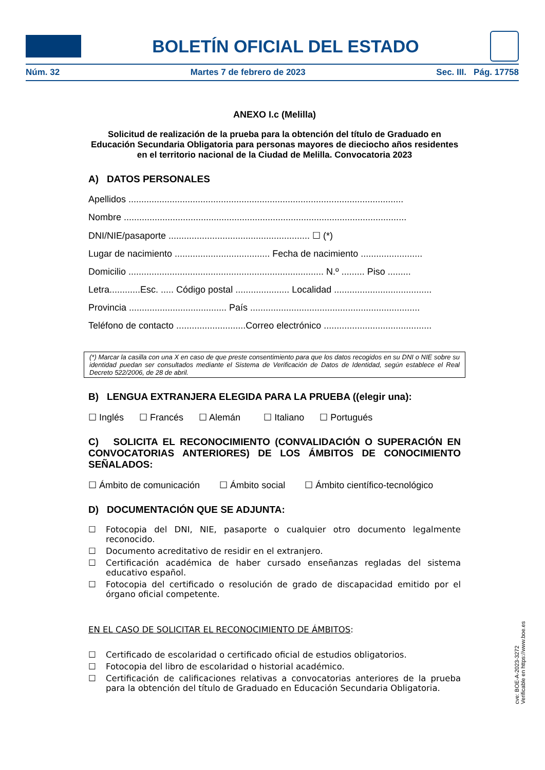BOLETÍN OFICIAL DEL ESTADO
Núm. 32 Martes 7 de febrero de 2023 Sec. III. Pág. 17758
ANEXO I.c (Melilla)
Solicitud de realización de la prueba para la obtención del título de Graduado en Educación Secundaria Obligatoria para personas mayores de dieciocho años residentes en el territorio nacional de la Ciudad de Melilla. Convocatoria 2023
A) DATOS PERSONALES
Apellidos ...........................................................................................................
Nombre ..............................................................................................................
DNI/NIE/pasaporte ....................................................... ☐ (*)
Lugar de nacimiento ..................................... Fecha de nacimiento ........................
Domicilio ............................................................................ N.º ......... Piso .........
Letra............Esc. ..... Código postal ..................... Localidad ......................................
Provincia ...................................... País ..................................................................
Teléfono de contacto ...........................Correo electrónico ..........................................
(*) Marcar la casilla con una X en caso de que preste consentimiento para que los datos recogidos en su DNI o NIE sobre su identidad puedan ser consultados mediante el Sistema de Verificación de Datos de Identidad, según establece el Real Decreto 522/2006, de 28 de abril.
B) LENGUA EXTRANJERA ELEGIDA PARA LA PRUEBA ((elegir una):
☐ Inglés ☐ Francés ☐ Alemán ☐ Italiano ☐ Portugués
C) SOLICITA EL RECONOCIMIENTO (CONVALIDACIÓN O SUPERACIÓN EN CONVOCATORIAS ANTERIORES) DE LOS ÁMBITOS DE CONOCIMIENTO SEÑALADOS:
☐ Ámbito de comunicación ☐ Ámbito social ☐ Ámbito científico-tecnológico
D) DOCUMENTACIÓN QUE SE ADJUNTA:
☐ Fotocopia del DNI, NIE, pasaporte o cualquier otro documento legalmente reconocido.
☐ Documento acreditativo de residir en el extranjero.
☐ Certificación académica de haber cursado enseñanzas regladas del sistema educativo español.
☐ Fotocopia del certificado o resolución de grado de discapacidad emitido por el órgano oficial competente.
EN EL CASO DE SOLICITAR EL RECONOCIMIENTO DE ÁMBITOS:
☐ Certificado de escolaridad o certificado oficial de estudios obligatorios.
☐ Fotocopia del libro de escolaridad o historial académico.
☐ Certificación de calificaciones relativas a convocatorias anteriores de la prueba para la obtención del título de Graduado en Educación Secundaria Obligatoria.
cve: BOE-A-2023-3272
Verificable en https://www.boe.es